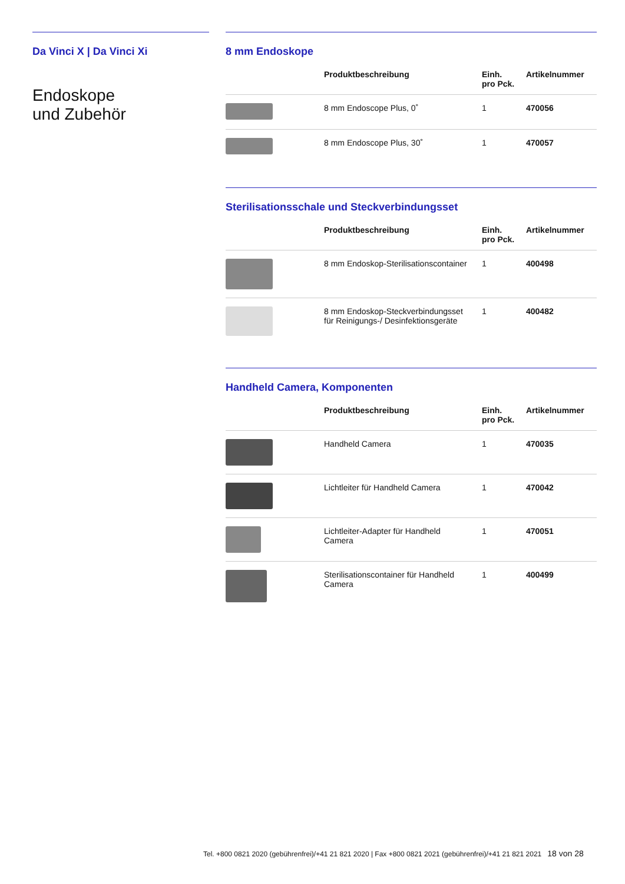Da Vinci X | Da Vinci Xi
Endoskope
und Zubehör
8 mm Endoskope
| | Produktbeschreibung | Einh. pro Pck. | Artikelnummer |
| --- | --- | --- | --- |
| | 8 mm Endoscope Plus, 0˚ | 1 | 470056 |
| | 8 mm Endoscope Plus, 30˚ | 1 | 470057 |
Sterilisationsschale und Steckverbindungsset
| | Produktbeschreibung | Einh. pro Pck. | Artikelnummer |
| --- | --- | --- | --- |
| | 8 mm Endoskop-Sterilisationscontainer | 1 | 400498 |
| | 8 mm Endoskop-Steckverbindungsset für Reinigungs-/ Desinfektionsgeräte | 1 | 400482 |
Handheld Camera, Komponenten
| | Produktbeschreibung | Einh. pro Pck. | Artikelnummer |
| --- | --- | --- | --- |
| | Handheld Camera | 1 | 470035 |
| | Lichtleiter für Handheld Camera | 1 | 470042 |
| | Lichtleiter-Adapter für Handheld Camera | 1 | 470051 |
| | Sterilisationscontainer für Handheld Camera | 1 | 400499 |
Tel. +800 0821 2020 (gebührenfrei)/+41 21 821 2020 | Fax +800 0821 2021 (gebührenfrei)/+41 21 821 2021 18 von 28